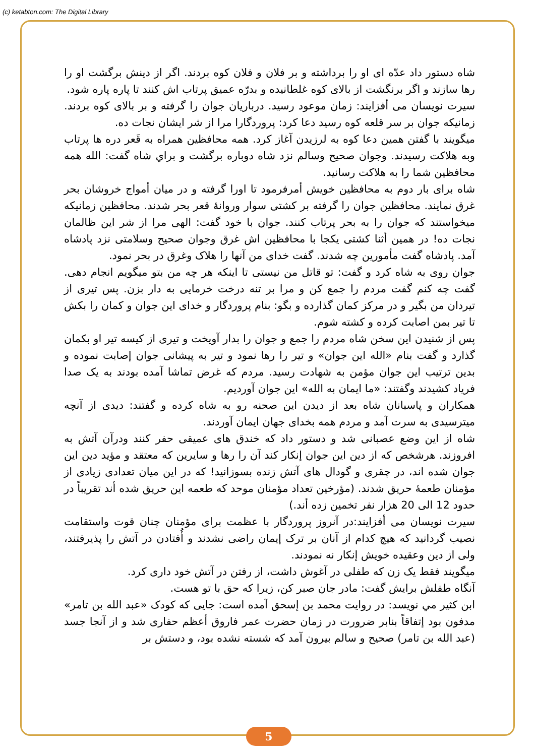(c) ketabton.com: The Digital Library
شاه دستور داد عدّه ای او را برداشته و بر فلان و فلان کوه بردند. اگر از دینش برگشت او را رها سازند و اگر برنگشت از بالای کوه غلطانیده و بدرّه عمیق پرتاب اش کنند تا پاره پاره شود.
سیرت نویسان می أفزایند: زمان موعود رسید. درباریان جوان را گرفته و بر بالای کوه بردند. زمانیکه جوان بر سر قلعه کوه رسید دعا کرد: پروردگارا مرا از شر ایشان نجات ده.
میگویند با گفتن همین دعا کوه به لرزیدن آغاز کرد. همه محافظین همراه به قَعر دره ها پرتاب وبه هلاکت رسیدند. وجوان صحیح وسالم نزد شاه دوباره برگشت و براي شاه گفت: الله همه محافظین شما را به هلاکت رسانید.
شاه برای بار دوم به محافظین خویش أمرفرمود تا اورا گرفته و در میان أمواج خروشان بحر غرق نمایند. محافظین جوان را گرفته بر کشتی سوار وروانهٔ قعر بحر شدند. محافظین زمانیکه میخواستند که جوان را به بحر پرتاب کنند. جوان با خود گفت: الهی مرا از شر این ظالمان نجات ده! در همین أثنا کشتی یکجا با محافظین اش غرق وجوان صحیح وسلامتی نزد پادشاه آمد. پادشاه گفت مأمورین چه شدند. گفت خدای من آنها را هلاک وغرق در بحر نمود.
جوان روی به شاه کرد و گفت: تو قاتل من نیستی تا اینکه هر چه من بتو میگویم انجام دهی. گفت چه کنم گفت مردم را جمع کن و مرا بر تنه درخت خرمایی به دار بزن. پس تیری از تیردان من بگیر و در مرکز کمان گذارده و بگو: بنام پروردگار و خدای این جوان و کمان را بکش تا تیر بمن اصابت کرده و کشته شوم.
پس از شنیدن این سخن شاه مردم را جمع و جوان را بدار آویخت و تیری از کیسه تیر او بکمان گذارد و گفت بنام «الله این جوان» و تیر را رها نمود و تیر به پیشانی جوان إصابت نموده و بدین ترتیب این جوان مؤمن به شهادت رسید. مردم که غرض تماشا آمده بودند به یک صدا فریاد کشیدند وگفتند: «ما ایمان به الله» این جوان آوردیم.
همکاران و پاسبانان شاه بعد از دیدن این صحنه رو به شاه کرده و گفتند: دیدی از آنچه میترسیدی به سرت آمد و مردم همه بخدای جهان ایمان آوردند.
شاه از این وضع عصبانی شد و دستور داد که خندق های عمیقی حفر کنند ودرآن آتش به افروزند. هرشخص که از دین این جوان إنکار کند آن را رها و سایرین که معتقد و مؤید دین این جوان شده اند، در چقری و گودال های آتش زنده بسوزانید! که در این میان تعدادی زیادی از مؤمنان طعمهٔ حریق شدند. (مؤرخین تعداد مؤمنان موحد که طعمه این حریق شده أند تقریباً در حدود 12 الی 20 هزار نفر تخمین زده أند.)
سیرت نویسان می أفزایند:در آنروز پروردگار با عظمت برای مؤمنان چنان قوت واستقامت نصیب گردانید که هیچ کدام از آنان بر ترک إیمان راضی نشدند و أُفتادن در آتش را پذیرفتند، ولی از دین وعقیده خویش إنکار نه نمودند.
میگویند فقط یک زن که طفلی در آغوش داشت، از رفتن در آتش خود داری کرد.
آنگاه طفلش برایش گفت: مادر جان صبر کن، زیرا که حق با تو هست.
ابن كثير مي نويسد: در روایت محمد بن إسحق آمده است: جایی که کودک «عبد الله بن تامر» مدفون بود إتفاقاً بنابر ضرورت در زمان حضرت عمر فاروق أعظم حفاری شد و از آنجا جسد (عبد الله بن تامر) صحیح و سالم بیرون آمد که شسته نشده بود، و دستش بر
5